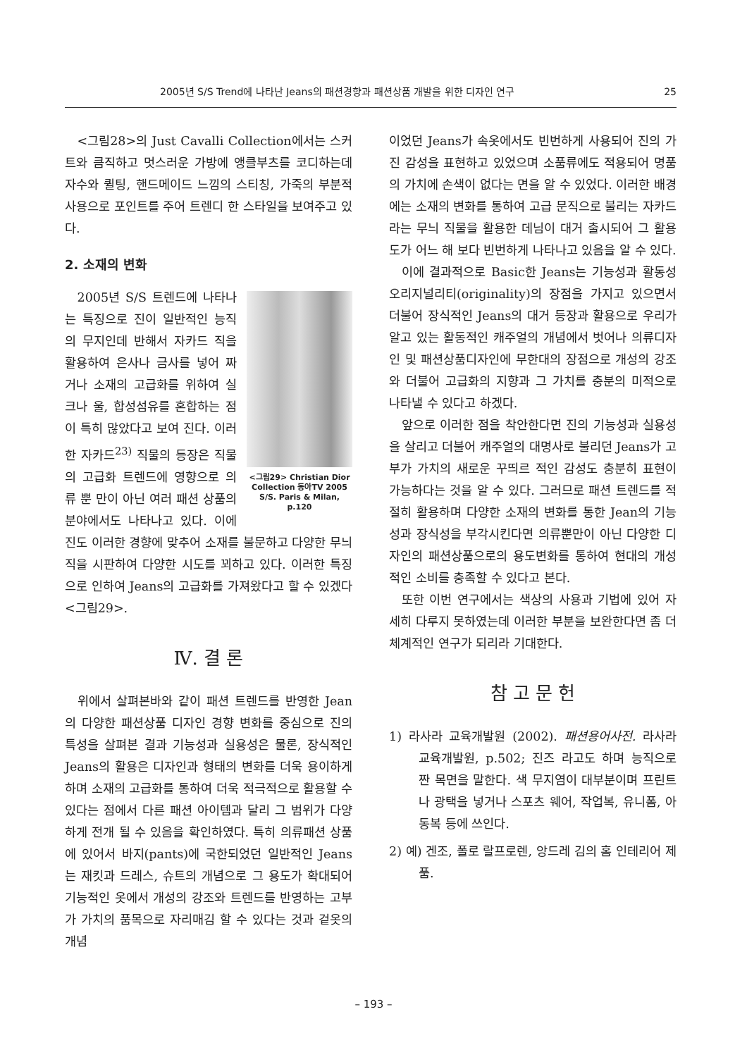2005년 S/S Trend에 나타난 Jeans의 패션경향과 패션상품 개발을 위한 디자인 연구 25
<그림28>의 Just Cavalli Collection에서는 스커트와 큼직하고 멋스러운 가방에 앵클부츠를 코디하는데 자수와 퀼팅, 핸드메이드 느낌의 스티칭, 가죽의 부분적 사용으로 포인트를 주어 트렌디 한 스타일을 보여주고 있다.
2. 소재의 변화
<그림29> Christian Dior Collection 동아TV 2005 S/S. Paris & Milan, p.120
2005년 S/S 트렌드에 나타나는 특징으로 진이 일반적인 능직의 무지인데 반해서 자카드 직을 활용하여 은사나 금사를 넣어 짜거나 소재의 고급화를 위하여 실크나 울, 합성섬유를 혼합하는 점이 특히 많았다고 보여 진다. 이러한 자카드<sup>23)</sup> 직물의 등장은 직물의 고급화 트렌드에 영향으로 의류 뿐 만이 아닌 여러 패션 상품의 분야에서도 나타나고 있다. 이에 진도 이러한 경향에 맞추어 소재를 불문하고 다양한 무늬 직을 시판하여 다양한 시도를 꾀하고 있다. 이러한 특징으로 인하여 Jeans의 고급화를 가져왔다고 할 수 있겠다<그림29>.
Ⅳ. 결 론
위에서 살펴본바와 같이 패션 트렌드를 반영한 Jean의 다양한 패션상품 디자인 경향 변화를 중심으로 진의 특성을 살펴본 결과 기능성과 실용성은 물론, 장식적인 Jeans의 활용은 디자인과 형태의 변화를 더욱 용이하게 하며 소재의 고급화를 통하여 더욱 적극적으로 활용할 수 있다는 점에서 다른 패션 아이템과 달리 그 범위가 다양하게 전개 될 수 있음을 확인하였다. 특히 의류패션 상품에 있어서 바지(pants)에 국한되었던 일반적인 Jeans는 재킷과 드레스, 슈트의 개념으로 그 용도가 확대되어 기능적인 옷에서 개성의 강조와 트렌드를 반영하는 고부가 가치의 품목으로 자리매김 할 수 있다는 것과 겉옷의 개념
이었던 Jeans가 속옷에서도 빈번하게 사용되어 진의 가진 감성을 표현하고 있었으며 소품류에도 적용되어 명품의 가치에 손색이 없다는 면을 알 수 있었다. 이러한 배경에는 소재의 변화를 통하여 고급 문직으로 불리는 자카드 라는 무늬 직물을 활용한 데님이 대거 출시되어 그 활용도가 어느 해 보다 빈번하게 나타나고 있음을 알 수 있다.
이에 결과적으로 Basic한 Jeans는 기능성과 활동성 오리지널리티(originality)의 장점을 가지고 있으면서 더불어 장식적인 Jeans의 대거 등장과 활용으로 우리가 알고 있는 활동적인 캐주얼의 개념에서 벗어나 의류디자인 및 패션상품디자인에 무한대의 장점으로 개성의 강조와 더불어 고급화의 지향과 그 가치를 충분의 미적으로 나타낼 수 있다고 하겠다.
앞으로 이러한 점을 착안한다면 진의 기능성과 실용성을 살리고 더불어 캐주얼의 대명사로 불리던 Jeans가 고부가 가치의 새로운 꾸띄르 적인 감성도 충분히 표현이 가능하다는 것을 알 수 있다. 그러므로 패션 트렌드를 적절히 활용하며 다양한 소재의 변화를 통한 Jean의 기능성과 장식성을 부각시킨다면 의류뿐만이 아닌 다양한 디자인의 패션상품으로의 용도변화를 통하여 현대의 개성적인 소비를 충족할 수 있다고 본다.
또한 이번 연구에서는 색상의 사용과 기법에 있어 자세히 다루지 못하였는데 이러한 부분을 보완한다면 좀 더 체계적인 연구가 되리라 기대한다.
참 고 문 헌
1) 라사라 교육개발원 (2002). 패션용어사전. 라사라 교육개발원, p.502; 진즈 라고도 하며 능직으로 짠 목면을 말한다. 색 무지염이 대부분이며 프린트나 광택을 넣거나 스포츠 웨어, 작업복, 유니폼, 아동복 등에 쓰인다.
2) 예) 겐조, 폴로 랄프로렌, 앙드레 김의 홈 인테리어 제품.
– 193 –